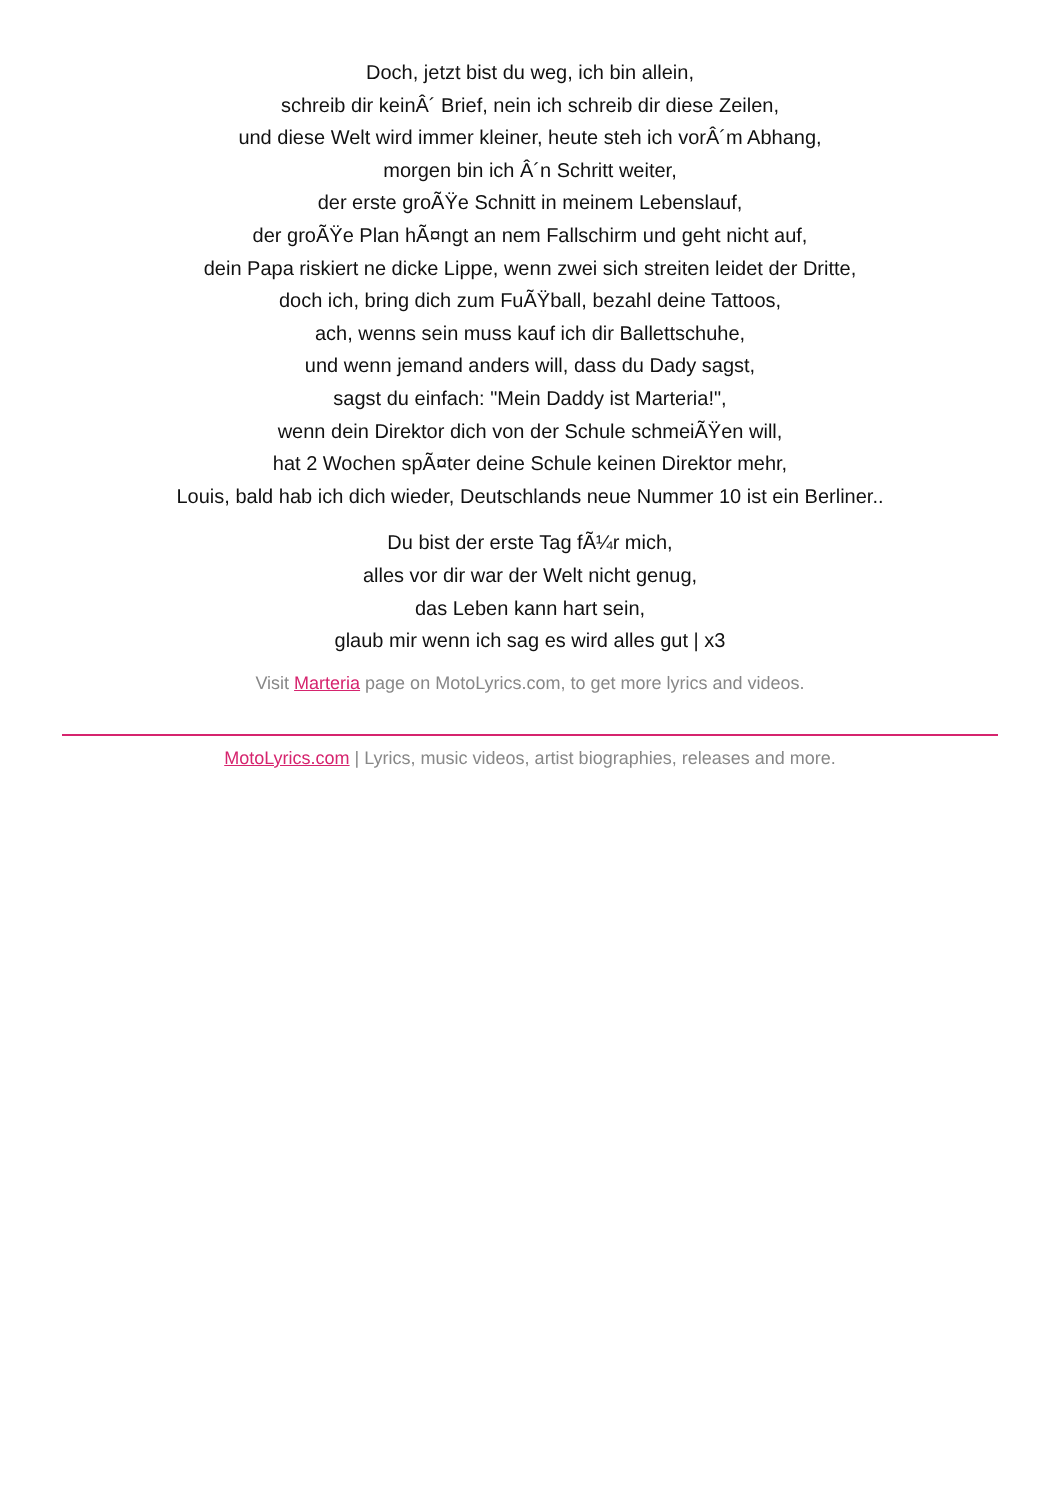Doch, jetzt bist du weg, ich bin allein,
schreib dir keinÂ´ Brief, nein ich schreib dir diese Zeilen,
und diese Welt wird immer kleiner, heute steh ich vorÂ´m Abhang,
morgen bin ich Â´n Schritt weiter,
der erste groÃŸe Schnitt in meinem Lebenslauf,
der groÃŸe Plan hÃ¤ngt an nem Fallschirm und geht nicht auf,
dein Papa riskiert ne dicke Lippe, wenn zwei sich streiten leidet der Dritte,
doch ich, bring dich zum FuÃŸball, bezahl deine Tattoos,
ach, wenns sein muss kauf ich dir Ballettschuhe,
und wenn jemand anders will, dass du Dady sagst,
sagst du einfach: "Mein Daddy ist Marteria!",
wenn dein Direktor dich von der Schule schmeiÃŸen will,
hat 2 Wochen spÃ¤ter deine Schule keinen Direktor mehr,
Louis, bald hab ich dich wieder, Deutschlands neue Nummer 10 ist ein Berliner..
Du bist der erste Tag fÃ¼r mich,
alles vor dir war der Welt nicht genug,
das Leben kann hart sein,
glaub mir wenn ich sag es wird alles gut | x3
Visit Marteria page on MotoLyrics.com, to get more lyrics and videos.
MotoLyrics.com | Lyrics, music videos, artist biographies, releases and more.